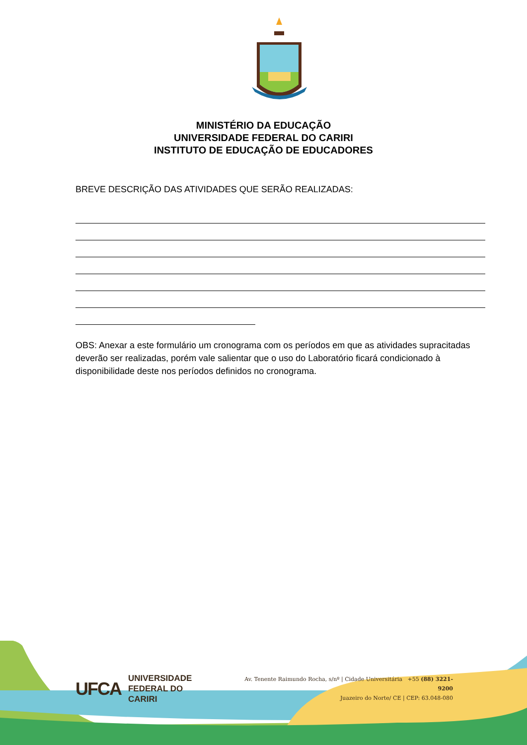MINISTÉRIO DA EDUCAÇÃO
UNIVERSIDADE FEDERAL DO CARIRI
INSTITUTO DE EDUCAÇÃO DE EDUCADORES
BREVE DESCRIÇÃO DAS ATIVIDADES QUE SERÃO REALIZADAS:
OBS: Anexar a este formulário um cronograma com os períodos em que as atividades supracitadas deverão ser realizadas, porém vale salientar que o uso do Laboratório ficará condicionado à disponibilidade deste nos períodos definidos no cronograma.
UFCA UNIVERSIDADE
FEDERAL DO CARIRI Av. Tenente Raimundo Rocha, s/nº | Cidade Universitária +55 (88) 3221-9200
Juazeiro do Norte/ CE | CEP: 63.048-080